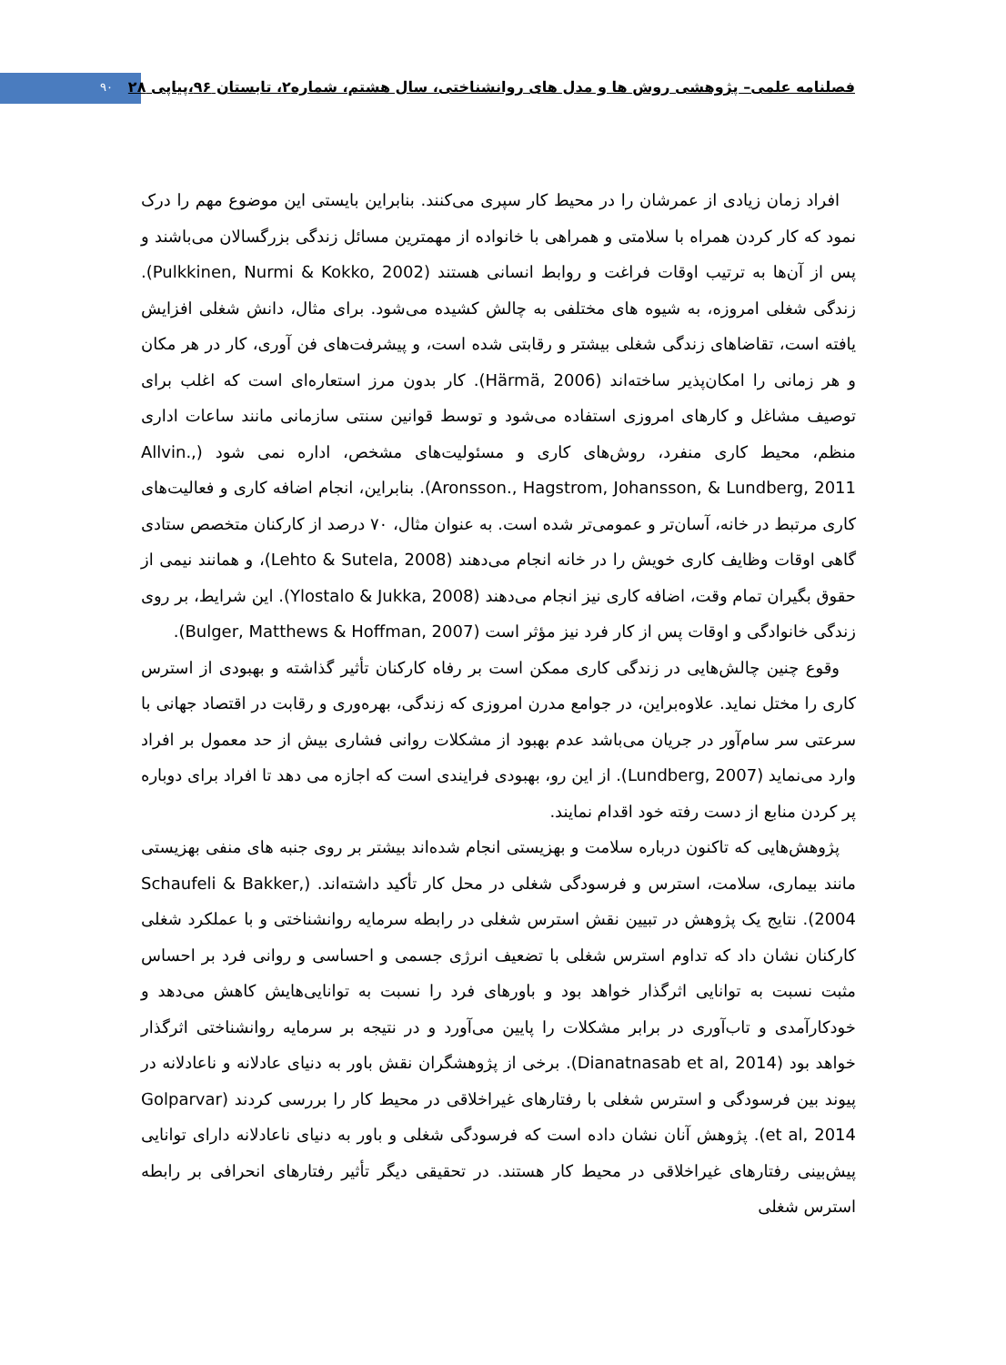۹۰
فصلنامه علمی– پژوهشی روش ها و مدل های روانشناختی، سال هشتم، شماره۲، تابستان ۹۶،پیاپی ۲۸
افراد زمان زیادی از عمرشان را در محیط کار سپری می‌کنند. بنابراین بایستی این موضوع مهم را درک نمود که کار کردن همراه با سلامتی و همراهی با خانواده از مهمترین مسائل زندگی بزرگسالان می‌باشند و پس از آن‌ها به ترتیب اوقات فراغت و روابط انسانی هستند (Pulkkinen, Nurmi & Kokko, 2002). زندگی شغلی امروزه، به شیوه های مختلفی به چالش کشیده می‌شود. برای مثال، دانش شغلی افزایش یافته است، تقاضاهای زندگی شغلی بیشتر و رقابتی شده است، و پیشرفت‌های فن آوری، کار در هر مکان و هر زمانی را امکان‌پذیر ساخته‌اند (Härmä, 2006). کار بدون مرز استعاره‌ای است که اغلب برای توصیف مشاغل و کارهای امروزی استفاده می‌شود و توسط قوانین سنتی سازمانی مانند ساعات اداری منظم، محیط کاری منفرد، روش‌های کاری و مسئولیت‌های مشخص، اداره نمی شود (Allvin., Aronsson., Hagstrom, Johansson, & Lundberg, 2011). بنابراین، انجام اضافه کاری و فعالیت‌های کاری مرتبط در خانه، آسان‌تر و عمومی‌تر شده است. به عنوان مثال، ۷۰ درصد از کارکنان متخصص ستادی گاهی اوقات وظایف کاری خویش را در خانه انجام می‌دهند (Lehto & Sutela, 2008)، و همانند نیمی از حقوق بگیران تمام وقت، اضافه کاری نیز انجام می‌دهند (Ylostalo & Jukka, 2008). این شرایط، بر روی زندگی خانوادگی و اوقات پس از کار فرد نیز مؤثر است (Bulger, Matthews & Hoffman, 2007).
وقوع چنین چالش‌هایی در زندگی کاری ممکن است بر رفاه کارکنان تأثیر گذاشته و بهبودی از استرس کاری را مختل نماید. علاوه‌براین، در جوامع مدرن امروزی که زندگی، بهره‌وری و رقابت در اقتصاد جهانی با سرعتی سر سام‌آور در جریان می‌باشد عدم بهبود از مشکلات روانی فشاری بیش از حد معمول بر افراد وارد می‌نماید (Lundberg, 2007). از این رو، بهبودی فرایندی است که اجازه می دهد تا افراد برای دوباره پر کردن منابع از دست رفته خود اقدام نمایند.
پژوهش‌هایی که تاکنون درباره سلامت و بهزیستی انجام شده‌اند بیشتر بر روی جنبه های منفی بهزیستی مانند بیماری، سلامت، استرس و فرسودگی شغلی در محل کار تأکید داشته‌اند. (Schaufeli & Bakker, 2004). نتایج یک پژوهش در تبیین نقش استرس شغلی در رابطه سرمایه روانشناختی و با عملکرد شغلی کارکنان نشان داد که تداوم استرس شغلی با تضعیف انرژی جسمی و احساسی و روانی فرد بر احساس مثبت نسبت به توانایی اثرگذار خواهد بود و باورهای فرد را نسبت به توانایی‌هایش کاهش می‌دهد و خودکارآمدی و تاب‌آوری در برابر مشکلات را پایین می‌آورد و در نتیجه بر سرمایه روانشناختی اثرگذار خواهد بود (Dianatnasab et al, 2014). برخی از پژوهشگران نقش باور به دنیای عادلانه و ناعادلانه در پیوند بین فرسودگی و استرس شغلی با رفتارهای غیراخلاقی در محیط کار را بررسی کردند (Golparvar et al, 2014). پژوهش آنان نشان داده است که فرسودگی شغلی و باور به دنیای ناعادلانه دارای توانایی پیش‌بینی رفتارهای غیراخلاقی در محیط کار هستند. در تحقیقی دیگر تأثیر رفتارهای انحرافی بر رابطه استرس شغلی